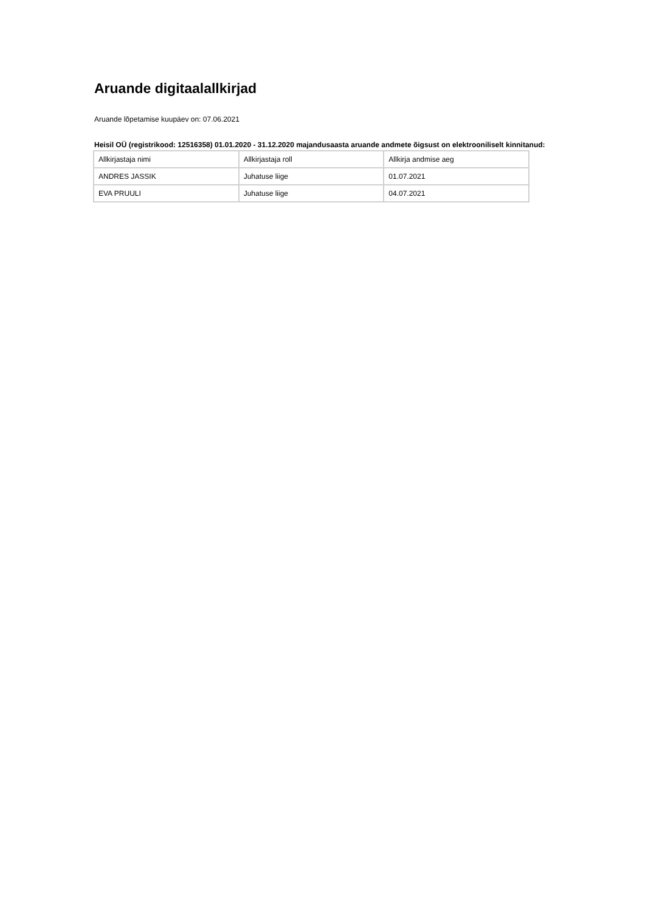Aruande digitaalallkirjad
Aruande lõpetamise kuupäev on: 07.06.2021
Heisil OÜ (registrikood: 12516358) 01.01.2020 - 31.12.2020 majandusaasta aruande andmete õigsust on elektrooniliselt kinnitanud:
| Allkirjastaja nimi | Allkirjastaja roll | Allkirja andmise aeg |
| ANDRES JASSIK | Juhatuse liige | 01.07.2021 |
| EVA PRUULI | Juhatuse liige | 04.07.2021 |